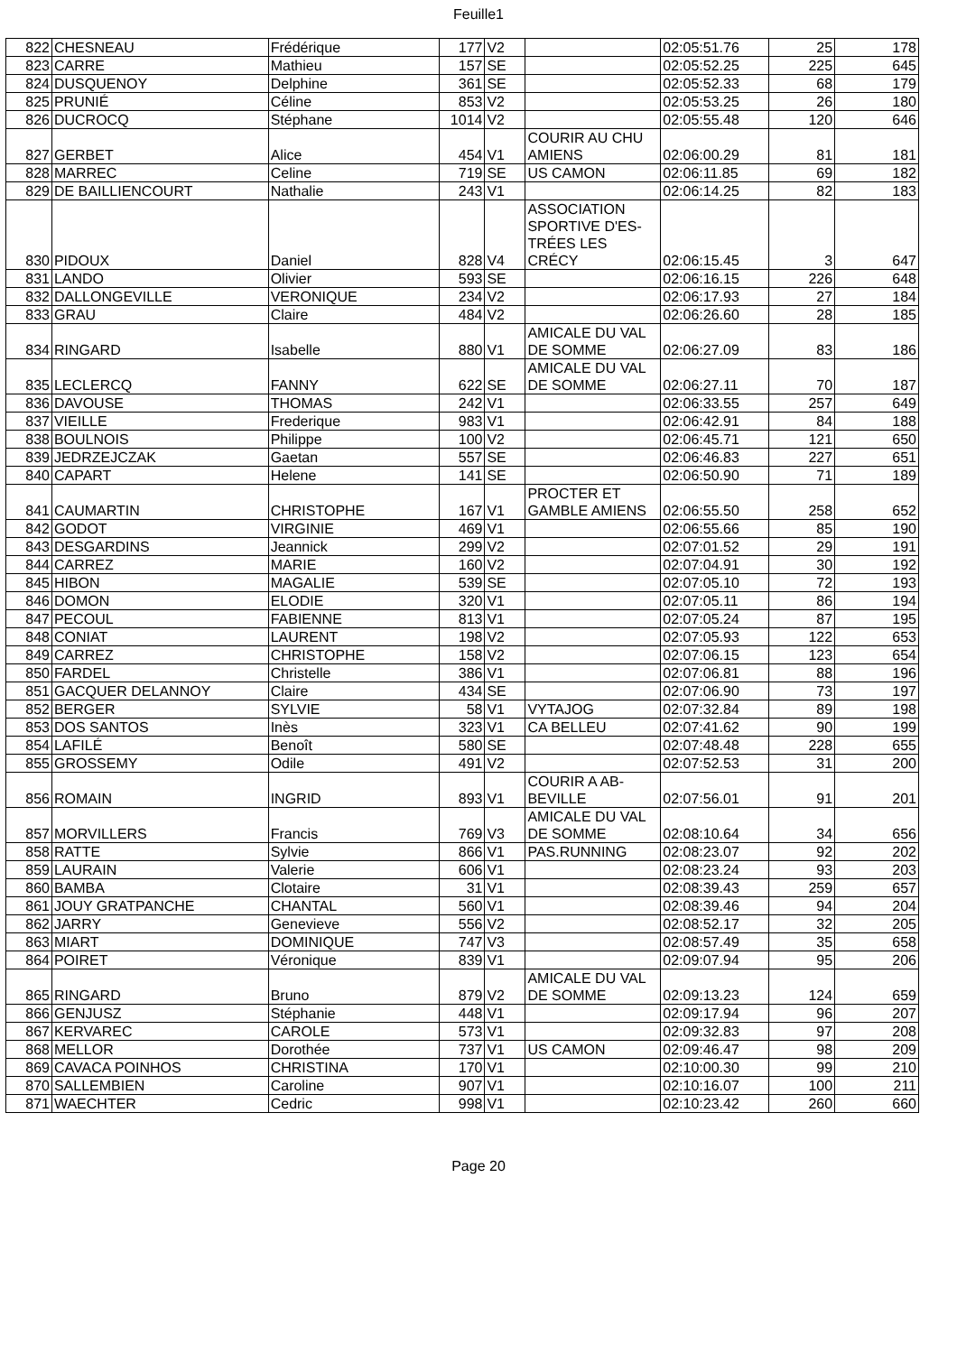Feuille1
| 822 | CHESNEAU | Frédérique | 177 | V2 | | 02:05:51.76 | 25 | 178 |
| 823 | CARRE | Mathieu | 157 | SE | | 02:05:52.25 | 225 | 645 |
| 824 | DUSQUENOY | Delphine | 361 | SE | | 02:05:52.33 | 68 | 179 |
| 825 | PRUNIÉ | Céline | 853 | V2 | | 02:05:53.25 | 26 | 180 |
| 826 | DUCROCQ | Stéphane | 1014 | V2 | | 02:05:55.48 | 120 | 646 |
| 827 | GERBET | Alice | 454 | V1 | COURIR AU CHU AMIENS | 02:06:00.29 | 81 | 181 |
| 828 | MARREC | Celine | 719 | SE | US CAMON | 02:06:11.85 | 69 | 182 |
| 829 | DE BAILLIENCOURT | Nathalie | 243 | V1 | | 02:06:14.25 | 82 | 183 |
| 830 | PIDOUX | Daniel | 828 | V4 | ASSOCIATION SPORTIVE D'ES-TRÉES LES CRÉCY | 02:06:15.45 | 3 | 647 |
| 831 | LANDO | Olivier | 593 | SE | | 02:06:16.15 | 226 | 648 |
| 832 | DALLONGEVILLE | VERONIQUE | 234 | V2 | | 02:06:17.93 | 27 | 184 |
| 833 | GRAU | Claire | 484 | V2 | | 02:06:26.60 | 28 | 185 |
| 834 | RINGARD | Isabelle | 880 | V1 | AMICALE DU VAL DE SOMME | 02:06:27.09 | 83 | 186 |
| 835 | LECLERCQ | FANNY | 622 | SE | AMICALE DU VAL DE SOMME | 02:06:27.11 | 70 | 187 |
| 836 | DAVOUSE | THOMAS | 242 | V1 | | 02:06:33.55 | 257 | 649 |
| 837 | VIEILLE | Frederique | 983 | V1 | | 02:06:42.91 | 84 | 188 |
| 838 | BOULNOIS | Philippe | 100 | V2 | | 02:06:45.71 | 121 | 650 |
| 839 | JEDRZEJCZAK | Gaetan | 557 | SE | | 02:06:46.83 | 227 | 651 |
| 840 | CAPART | Helene | 141 | SE | | 02:06:50.90 | 71 | 189 |
| 841 | CAUMARTIN | CHRISTOPHE | 167 | V1 | PROCTER ET GAMBLE AMIENS | 02:06:55.50 | 258 | 652 |
| 842 | GODOT | VIRGINIE | 469 | V1 | | 02:06:55.66 | 85 | 190 |
| 843 | DESGARDINS | Jeannick | 299 | V2 | | 02:07:01.52 | 29 | 191 |
| 844 | CARREZ | MARIE | 160 | V2 | | 02:07:04.91 | 30 | 192 |
| 845 | HIBON | MAGALIE | 539 | SE | | 02:07:05.10 | 72 | 193 |
| 846 | DOMON | ELODIE | 320 | V1 | | 02:07:05.11 | 86 | 194 |
| 847 | PECOUL | FABIENNE | 813 | V1 | | 02:07:05.24 | 87 | 195 |
| 848 | CONIAT | LAURENT | 198 | V2 | | 02:07:05.93 | 122 | 653 |
| 849 | CARREZ | CHRISTOPHE | 158 | V2 | | 02:07:06.15 | 123 | 654 |
| 850 | FARDEL | Christelle | 386 | V1 | | 02:07:06.81 | 88 | 196 |
| 851 | GACQUER DELANNOY | Claire | 434 | SE | | 02:07:06.90 | 73 | 197 |
| 852 | BERGER | SYLVIE | 58 | V1 | VYTAJOG | 02:07:32.84 | 89 | 198 |
| 853 | DOS SANTOS | Inès | 323 | V1 | CA BELLEU | 02:07:41.62 | 90 | 199 |
| 854 | LAFILÉ | Benoît | 580 | SE | | 02:07:48.48 | 228 | 655 |
| 855 | GROSSEMY | Odile | 491 | V2 | | 02:07:52.53 | 31 | 200 |
| 856 | ROMAIN | INGRID | 893 | V1 | COURIR A AB-BEVILLE | 02:07:56.01 | 91 | 201 |
| 857 | MORVILLERS | Francis | 769 | V3 | AMICALE DU VAL DE SOMME | 02:08:10.64 | 34 | 656 |
| 858 | RATTE | Sylvie | 866 | V1 | PAS.RUNNING | 02:08:23.07 | 92 | 202 |
| 859 | LAURAIN | Valerie | 606 | V1 | | 02:08:23.24 | 93 | 203 |
| 860 | BAMBA | Clotaire | 31 | V1 | | 02:08:39.43 | 259 | 657 |
| 861 | JOUY GRATPANCHE | CHANTAL | 560 | V1 | | 02:08:39.46 | 94 | 204 |
| 862 | JARRY | Genevieve | 556 | V2 | | 02:08:52.17 | 32 | 205 |
| 863 | MIART | DOMINIQUE | 747 | V3 | | 02:08:57.49 | 35 | 658 |
| 864 | POIRET | Véronique | 839 | V1 | | 02:09:07.94 | 95 | 206 |
| 865 | RINGARD | Bruno | 879 | V2 | AMICALE DU VAL DE SOMME | 02:09:13.23 | 124 | 659 |
| 866 | GENJUSZ | Stéphanie | 448 | V1 | | 02:09:17.94 | 96 | 207 |
| 867 | KERVAREC | CAROLE | 573 | V1 | | 02:09:32.83 | 97 | 208 |
| 868 | MELLOR | Dorothée | 737 | V1 | US CAMON | 02:09:46.47 | 98 | 209 |
| 869 | CAVACA POINHOS | CHRISTINA | 170 | V1 | | 02:10:00.30 | 99 | 210 |
| 870 | SALLEMBIEN | Caroline | 907 | V1 | | 02:10:16.07 | 100 | 211 |
| 871 | WAECHTER | Cedric | 998 | V1 | | 02:10:23.42 | 260 | 660 |
Page 20